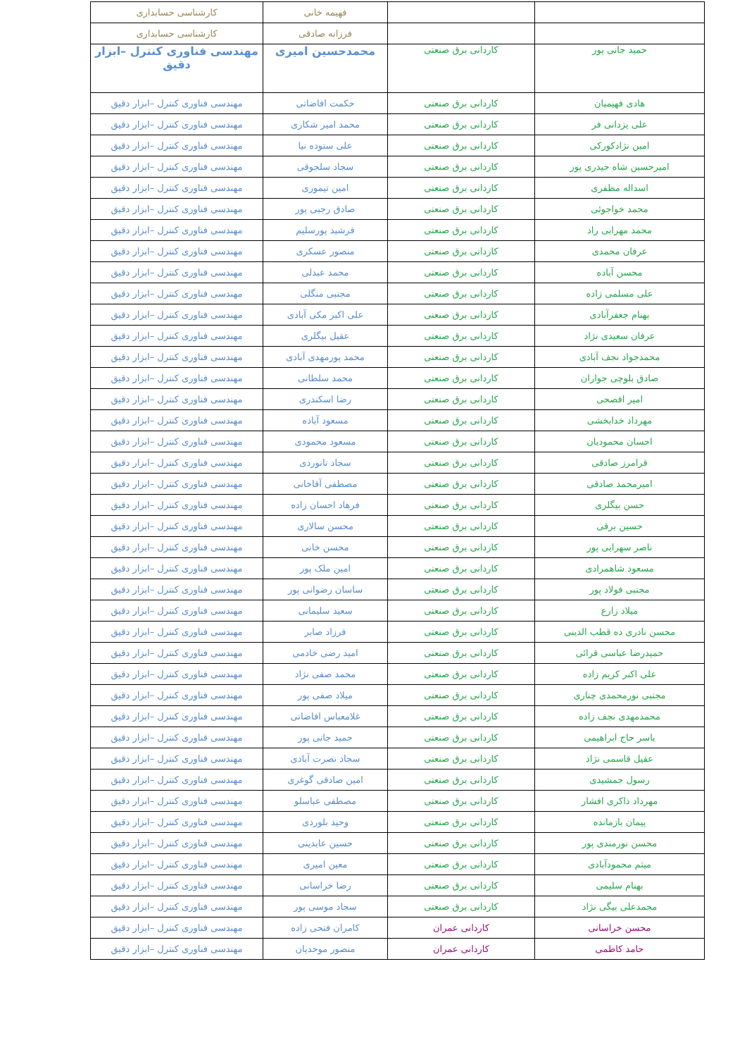| | | فهیمه خانی | کارشناسی حسابداری |
| | | فرزانه صادقی | کارشناسی حسابداری |
| حمید جانی پور | کاردانی برق صنعتی | محمدحسین امیری | مهندسی فناوری کنترل –ابزار دقیق |
| هادی فهیمیان | کاردانی برق صنعتی | حکمت افاضاتی | مهندسی فناوری کنترل –ابزار دقیق |
| علی یزدانی فر | کاردانی برق صنعتی | محمد امیر شکاری | مهندسی فناوری کنترل –ابزار دقیق |
| امین نژادکورکی | کاردانی برق صنعتی | علی ستوده نیا | مهندسی فناوری کنترل –ابزار دقیق |
| امیرحسین شاه حیدری پور | کاردانی برق صنعتی | سجاد سلجوقی | مهندسی فناوری کنترل –ابزار دقیق |
| اسداله مظفری | کاردانی برق صنعتی | امین تیموری | مهندسی فناوری کنترل –ابزار دقیق |
| محمد خواجوئی | کاردانی برق صنعتی | صادق رجبی پور | مهندسی فناوری کنترل –ابزار دقیق |
| محمد مهرابی راد | کاردانی برق صنعتی | فرشید پورسلیم | مهندسی فناوری کنترل –ابزار دقیق |
| عرفان محمدی | کاردانی برق صنعتی | منصور عسکری | مهندسی فناوری کنترل –ابزار دقیق |
| محسن آباده | کاردانی برق صنعتی | محمد عبدلی | مهندسی فناوری کنترل –ابزار دقیق |
| علی مسلمی زاده | کاردانی برق صنعتی | مجتبی منگلی | مهندسی فناوری کنترل –ابزار دقیق |
| بهنام جعفرآبادی | کاردانی برق صنعتی | علی اکبر مکی آبادی | مهندسی فناوری کنترل –ابزار دقیق |
| عرفان سعیدی نژاد | کاردانی برق صنعتی | عقیل بیگلری | مهندسی فناوری کنترل –ابزار دقیق |
| محمدجواد نجف آبادی | کاردانی برق صنعتی | محمد پورمهدی آبادی | مهندسی فناوری کنترل –ابزار دقیق |
| صادق بلوچی جواران | کاردانی برق صنعتی | محمد سلطانی | مهندسی فناوری کنترل –ابزار دقیق |
| امیر افصحی | کاردانی برق صنعتی | رضا اسکندری | مهندسی فناوری کنترل –ابزار دقیق |
| مهرداد خدابخشی | کاردانی برق صنعتی | مسعود آباده | مهندسی فناوری کنترل –ابزار دقیق |
| احسان محمودیان | کاردانی برق صنعتی | مسعود محمودی | مهندسی فناوری کنترل –ابزار دقیق |
| قرامرز صادقی | کاردانی برق صنعتی | سجاد تانوردی | مهندسی فناوری کنترل –ابزار دقیق |
| امیرمحمد صادقی | کاردانی برق صنعتی | مصطفی آقاخانی | مهندسی فناوری کنترل –ابزار دقیق |
| حسن بیگلری | کاردانی برق صنعتی | فرهاد احسان زاده | مهندسی فناوری کنترل –ابزار دقیق |
| حسین برقی | کاردانی برق صنعتی | محسن سالاری | مهندسی فناوری کنترل –ابزار دقیق |
| ناصر سهرابی پور | کاردانی برق صنعتی | محسن خانی | مهندسی فناوری کنترل –ابزار دقیق |
| مسعود شاهمرادی | کاردانی برق صنعتی | امین ملک پور | مهندسی فناوری کنترل –ابزار دقیق |
| مجتبی فولاد پور | کاردانی برق صنعتی | ساسان رضوانی پور | مهندسی فناوری کنترل –ابزار دقیق |
| میلاد زارع | کاردانی برق صنعتی | سعید سلیمانی | مهندسی فناوری کنترل –ابزار دقیق |
| محسن نادری ده قطب الدینی | کاردانی برق صنعتی | فرزاد صابر | مهندسی فناوری کنترل –ابزار دقیق |
| حمیدرضا عباسی قرائی | کاردانی برق صنعتی | امید رضی خادمی | مهندسی فناوری کنترل –ابزار دقیق |
| علی اکبر کریم زاده | کاردانی برق صنعتی | محمد صفی نژاد | مهندسی فناوری کنترل –ابزار دقیق |
| مجتبی نورمحمدی چناری | کاردانی برق صنعتی | میلاد صفی پور | مهندسی فناوری کنترل –ابزار دقیق |
| محمدمهدی نجف زاده | کاردانی برق صنعتی | غلامعباس افاضاتی | مهندسی فناوری کنترل –ابزار دقیق |
| یاسر حاج ابراهیمی | کاردانی برق صنعتی | حمید جانی پور | مهندسی فناوری کنترل –ابزار دقیق |
| عقیل قاسمی نژاد | کاردانی برق صنعتی | سجاد نصرت آبادی | مهندسی فناوری کنترل –ابزار دقیق |
| رسول جمشیدی | کاردانی برق صنعتی | امین صادقی گوغری | مهندسی فناوری کنترل –ابزار دقیق |
| مهرداد ذاکری افشار | کاردانی برق صنعتی | مصطفی عباسلو | مهندسی فناوری کنترل –ابزار دقیق |
| پیمان بازمانده | کاردانی برق صنعتی | وحید بلوردی | مهندسی فناوری کنترل –ابزار دقیق |
| محسن نورمندی پور | کاردانی برق صنعتی | حسین عابدینی | مهندسی فناوری کنترل –ابزار دقیق |
| میثم محمودآبادی | کاردانی برق صنعتی | معین امیری | مهندسی فناوری کنترل –ابزار دقیق |
| بهنام سلیمی | کاردانی برق صنعتی | رضا خراسانی | مهندسی فناوری کنترل –ابزار دقیق |
| محمدعلی بیگی نژاد | کاردانی برق صنعتی | سجاد موسی پور | مهندسی فناوری کنترل –ابزار دقیق |
| محسن خراسانی | کاردانی عمران | کامران فتحی زاده | مهندسی فناوری کنترل –ابزار دقیق |
| حامد کاظمی | کاردانی عمران | منصور موحدیان | مهندسی فناوری کنترل –ابزار دقیق |